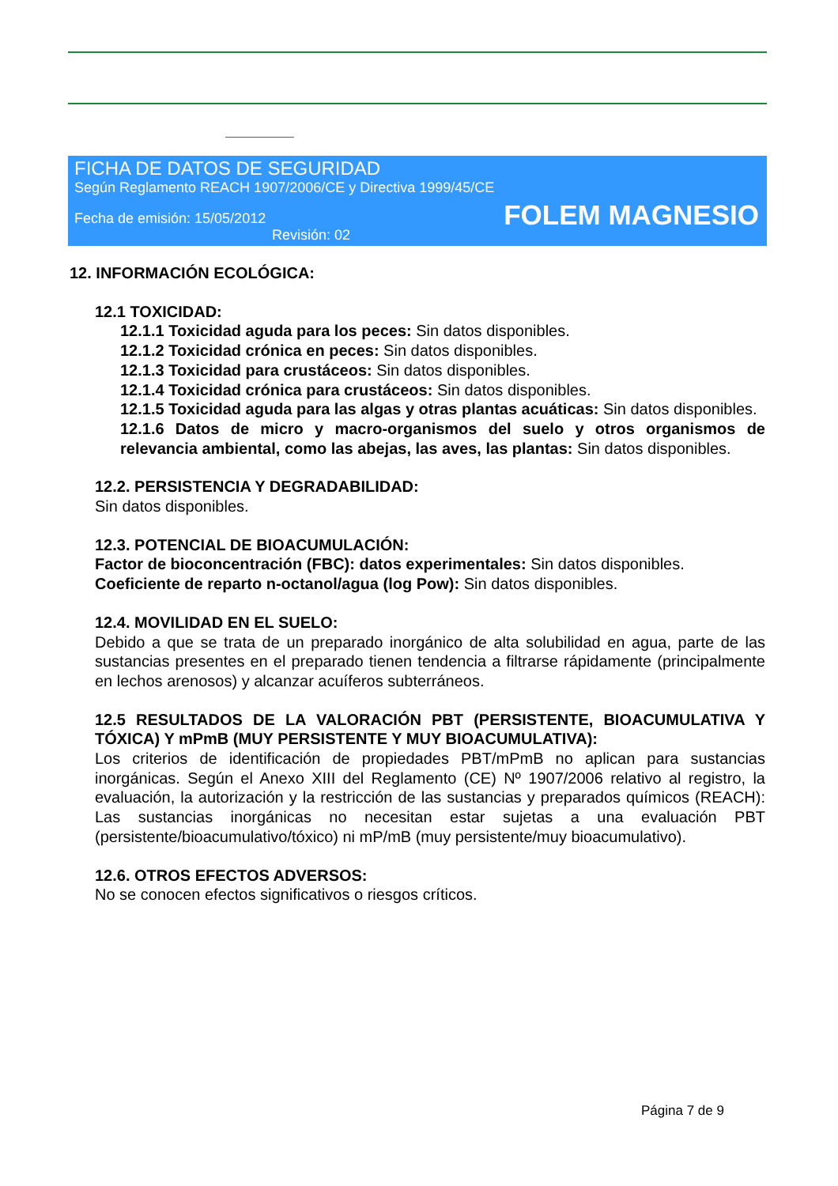FICHA DE DATOS DE SEGURIDAD
Según Reglamento REACH 1907/2006/CE y Directiva 1999/45/CE
Fecha de emisión: 15/05/2012
Revisión: 02
FOLEM MAGNESIO
12. INFORMACIÓN ECOLÓGICA:
12.1 TOXICIDAD:
12.1.1 Toxicidad aguda para los peces: Sin datos disponibles.
12.1.2 Toxicidad crónica en peces: Sin datos disponibles.
12.1.3 Toxicidad para crustáceos: Sin datos disponibles.
12.1.4 Toxicidad crónica para crustáceos: Sin datos disponibles.
12.1.5 Toxicidad aguda para las algas y otras plantas acuáticas: Sin datos disponibles.
12.1.6 Datos de micro y macro-organismos del suelo y otros organismos de relevancia ambiental, como las abejas, las aves, las plantas: Sin datos disponibles.
12.2. PERSISTENCIA Y DEGRADABILIDAD:
Sin datos disponibles.
12.3. POTENCIAL DE BIOACUMULACIÓN:
Factor de bioconcentración (FBC): datos experimentales: Sin datos disponibles.
Coeficiente de reparto n-octanol/agua (log Pow): Sin datos disponibles.
12.4. MOVILIDAD EN EL SUELO:
Debido a que se trata de un preparado inorgánico de alta solubilidad en agua, parte de las sustancias presentes en el preparado tienen tendencia a filtrarse rápidamente (principalmente en lechos arenosos) y alcanzar acuíferos subterráneos.
12.5 RESULTADOS DE LA VALORACIÓN PBT (PERSISTENTE, BIOACUMULATIVA Y TÓXICA) Y mPmB (MUY PERSISTENTE Y MUY BIOACUMULATIVA):
Los criterios de identificación de propiedades PBT/mPmB no aplican para sustancias inorgánicas. Según el Anexo XIII del Reglamento (CE) Nº 1907/2006 relativo al registro, la evaluación, la autorización y la restricción de las sustancias y preparados químicos (REACH): Las sustancias inorgánicas no necesitan estar sujetas a una evaluación PBT (persistente/bioacumulativo/tóxico) ni mP/mB (muy persistente/muy bioacumulativo).
12.6. OTROS EFECTOS ADVERSOS:
No se conocen efectos significativos o riesgos críticos.
Página 7 de 9